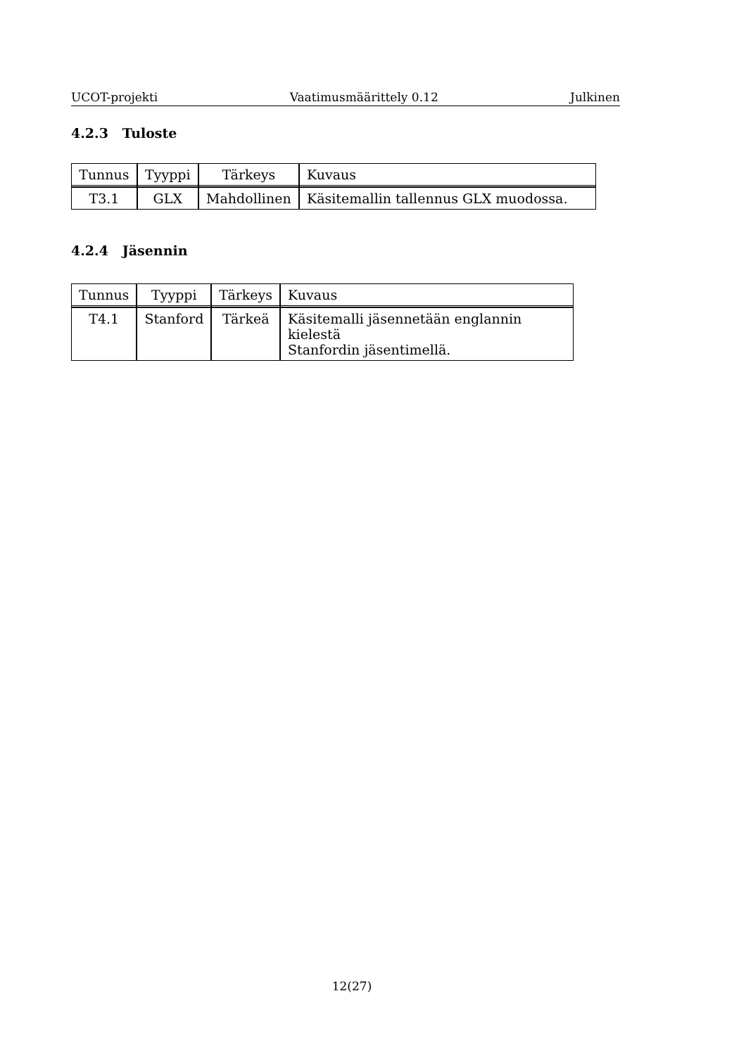UCOT-projekti Vaatimusmäärittely 0.12 Julkinen
4.2.3 Tuloste
| Tunnus | Tyyppi | Tärkeys | Kuvaus |
| --- | --- | --- | --- |
| T3.1 | GLX | Mahdollinen | Käsitemallin tallennus GLX muodossa. |
4.2.4 Jäsennin
| Tunnus | Tyyppi | Tärkeys | Kuvaus |
| --- | --- | --- | --- |
| T4.1 | Stanford | Tärkeä | Käsitemalli jäsennetään englannin kielestä Stanfordin jäsentimellä. |
12(27)